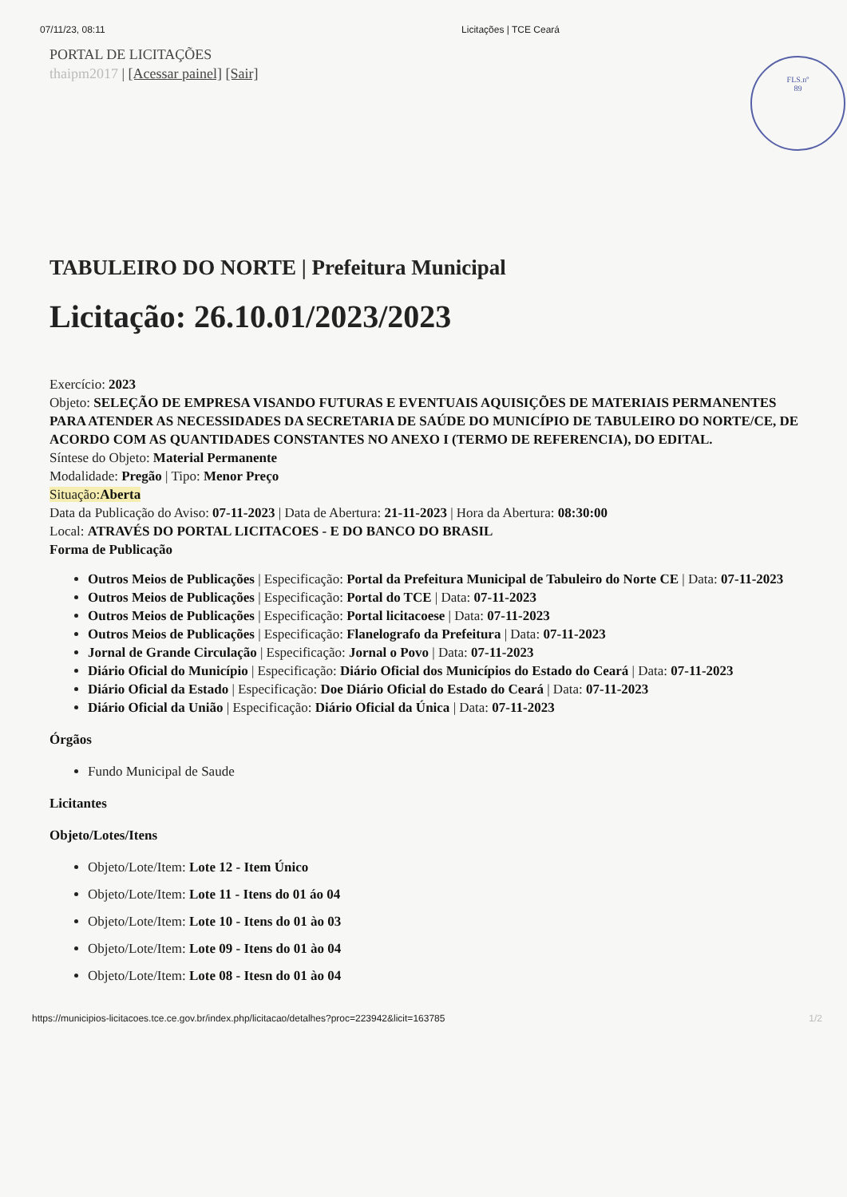07/11/23, 08:11 Licitações | TCE Ceará
FLS.nº
89
PORTAL DE LICITAÇÕES
thaipm2017 | [Acessar painel] [Sair]
TABULEIRO DO NORTE | Prefeitura Municipal
Licitação: 26.10.01/2023/2023
Exercício: 2023
Objeto: SELEÇÃO DE EMPRESA VISANDO FUTURAS E EVENTUAIS AQUISIÇÕES DE MATERIAIS PERMANENTES PARA ATENDER AS NECESSIDADES DA SECRETARIA DE SAÚDE DO MUNICÍPIO DE TABULEIRO DO NORTE/CE, DE ACORDO COM AS QUANTIDADES CONSTANTES NO ANEXO I (TERMO DE REFERENCIA), DO EDITAL.
Síntese do Objeto: Material Permanente
Modalidade: Pregão | Tipo: Menor Preço
Situação:Aberta
Data da Publicação do Aviso: 07-11-2023 | Data de Abertura: 21-11-2023 | Hora da Abertura: 08:30:00
Local: ATRAVÉS DO PORTAL LICITACOES - E DO BANCO DO BRASIL
Forma de Publicação
Outros Meios de Publicações | Especificação: Portal da Prefeitura Municipal de Tabuleiro do Norte CE | Data: 07-11-2023
Outros Meios de Publicações | Especificação: Portal do TCE | Data: 07-11-2023
Outros Meios de Publicações | Especificação: Portal licitacoese | Data: 07-11-2023
Outros Meios de Publicações | Especificação: Flanelografo da Prefeitura | Data: 07-11-2023
Jornal de Grande Circulação | Especificação: Jornal o Povo | Data: 07-11-2023
Diário Oficial do Município | Especificação: Diário Oficial dos Municípios do Estado do Ceará | Data: 07-11-2023
Diário Oficial da Estado | Especificação: Doe Diário Oficial do Estado do Ceará | Data: 07-11-2023
Diário Oficial da União | Especificação: Diário Oficial da Única | Data: 07-11-2023
Órgãos
Fundo Municipal de Saude
Licitantes
Objeto/Lotes/Itens
Objeto/Lote/Item: Lote 12 - Item Único
Objeto/Lote/Item: Lote 11 - Itens do 01 áo 04
Objeto/Lote/Item: Lote 10 - Itens do 01 ào 03
Objeto/Lote/Item: Lote 09 - Itens do 01 ào 04
Objeto/Lote/Item: Lote 08 - Itesn do 01 ào 04
https://municipios-licitacoes.tce.ce.gov.br/index.php/licitacao/detalhes?proc=223942&licit=163785 1/2